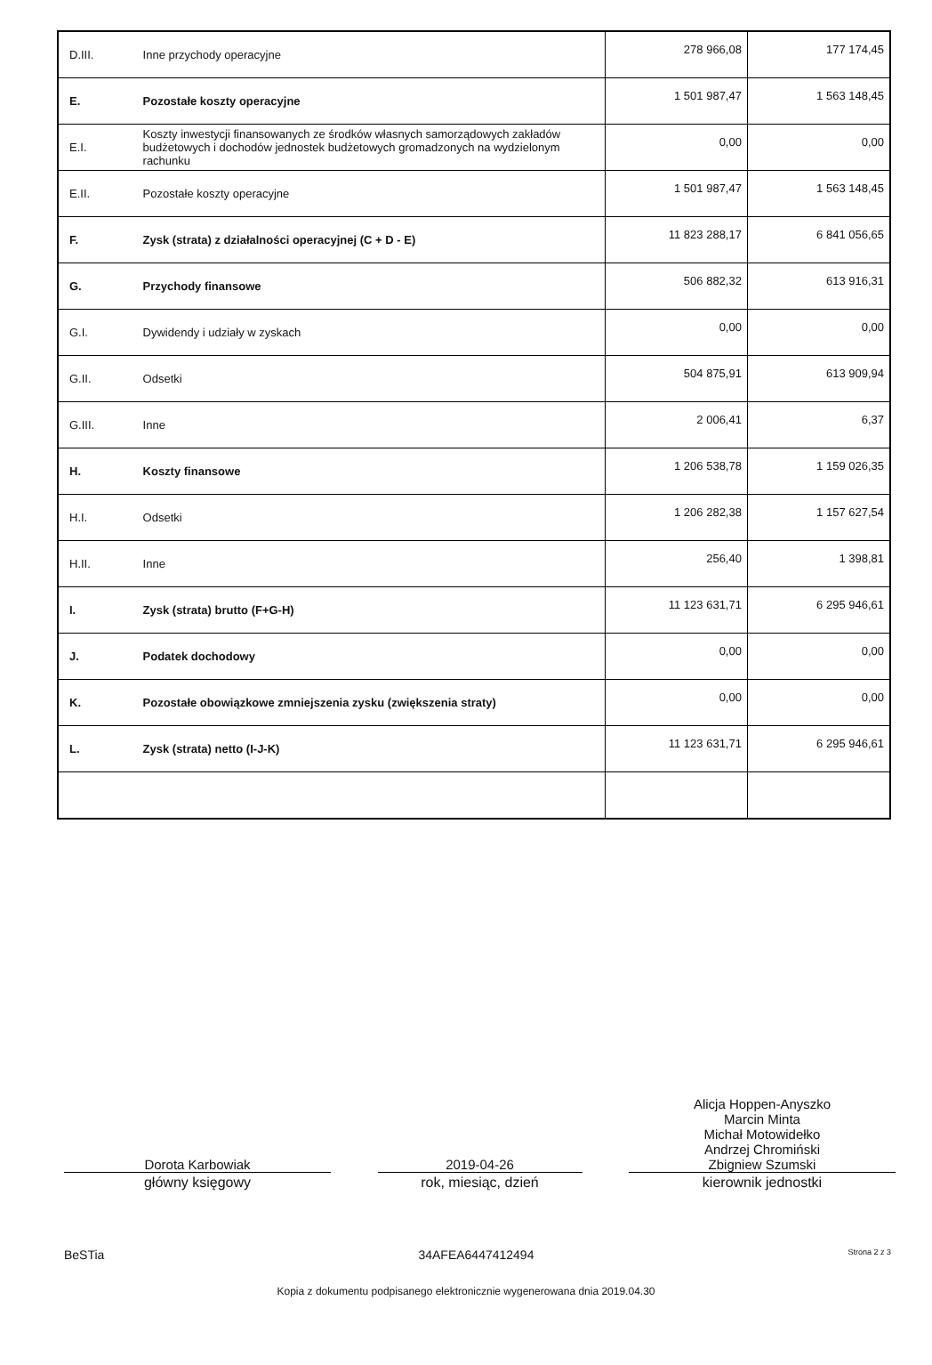| D.III. | Inne przychody operacyjne | 278 966,08 | 177 174,45 |
| E. | Pozostałe koszty operacyjne | 1 501 987,47 | 1 563 148,45 |
| E.I. | Koszty inwestycji finansowanych ze środków własnych samorządowych zakładów budżetowych i dochodów jednostek budżetowych gromadzonych na wydzielonym rachunku | 0,00 | 0,00 |
| E.II. | Pozostałe koszty operacyjne | 1 501 987,47 | 1 563 148,45 |
| F. | Zysk (strata) z działalności operacyjnej (C + D - E) | 11 823 288,17 | 6 841 056,65 |
| G. | Przychody finansowe | 506 882,32 | 613 916,31 |
| G.I. | Dywidendy i udziały w zyskach | 0,00 | 0,00 |
| G.II. | Odsetki | 504 875,91 | 613 909,94 |
| G.III. | Inne | 2 006,41 | 6,37 |
| H. | Koszty finansowe | 1 206 538,78 | 1 159 026,35 |
| H.I. | Odsetki | 1 206 282,38 | 1 157 627,54 |
| H.II. | Inne | 256,40 | 1 398,81 |
| I. | Zysk (strata) brutto (F+G-H) | 11 123 631,71 | 6 295 946,61 |
| J. | Podatek dochodowy | 0,00 | 0,00 |
| K. | Pozostałe obowiązkowe zmniejszenia zysku (zwiększenia straty) | 0,00 | 0,00 |
| L. | Zysk (strata) netto (I-J-K) | 11 123 631,71 | 6 295 946,61 |
Dorota Karbowiak
główny księgowy
2019-04-26
rok, miesiąc, dzień
Alicja Hoppen-Anyszko
Marcin Minta
Michał Motowidełko
Andrzej Chromiński
Zbigniew Szumski
kierownik jednostki
BeSTia 34AFEA6447412494 Strona 2 z 3
Kopia z dokumentu podpisanego elektronicznie wygenerowana dnia 2019.04.30